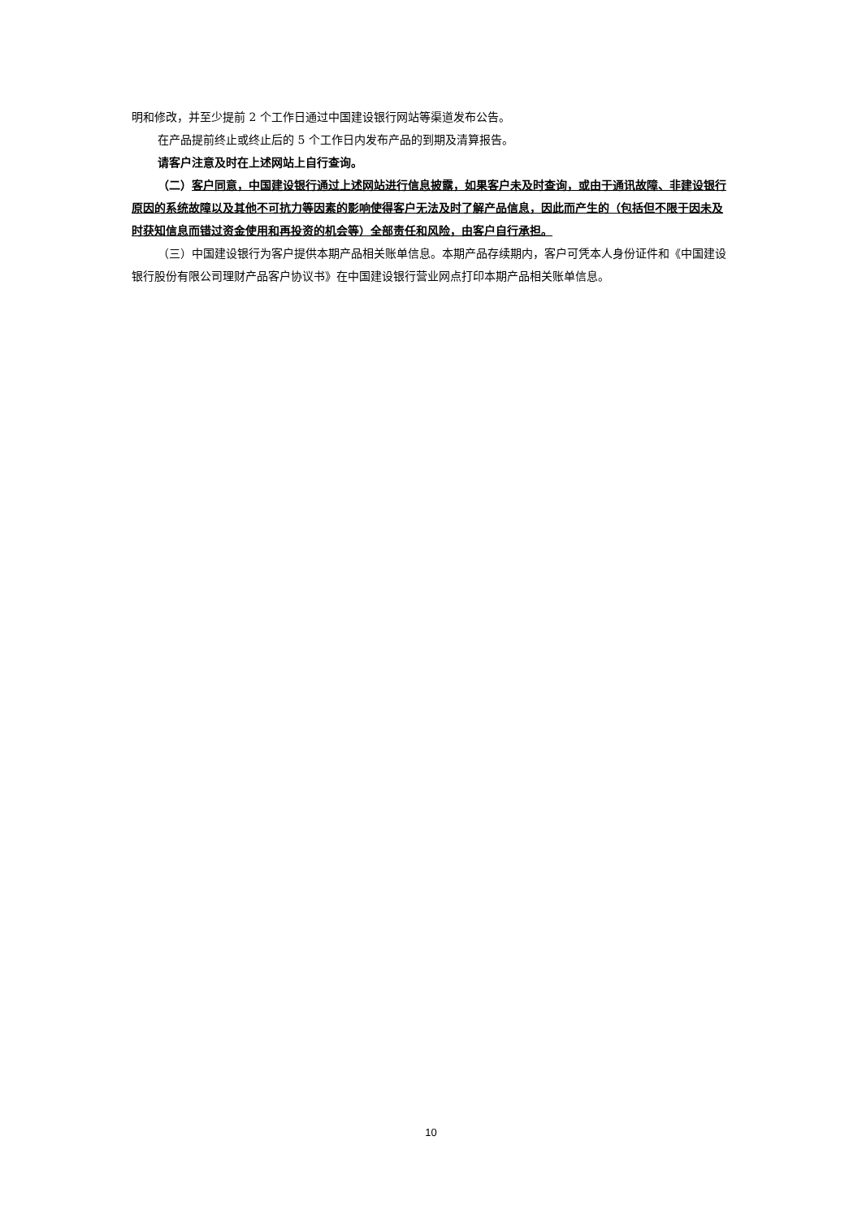明和修改，并至少提前 2 个工作日通过中国建设银行网站等渠道发布公告。
在产品提前终止或终止后的 5 个工作日内发布产品的到期及清算报告。
请客户注意及时在上述网站上自行查询。
（二）客户同意，中国建设银行通过上述网站进行信息披露，如果客户未及时查询，或由于通讯故障、非建设银行原因的系统故障以及其他不可抗力等因素的影响使得客户无法及时了解产品信息，因此而产生的（包括但不限于因未及时获知信息而错过资金使用和再投资的机会等）全部责任和风险，由客户自行承担。
（三）中国建设银行为客户提供本期产品相关账单信息。本期产品存续期内，客户可凭本人身份证件和《中国建设银行股份有限公司理财产品客户协议书》在中国建设银行营业网点打印本期产品相关账单信息。
10